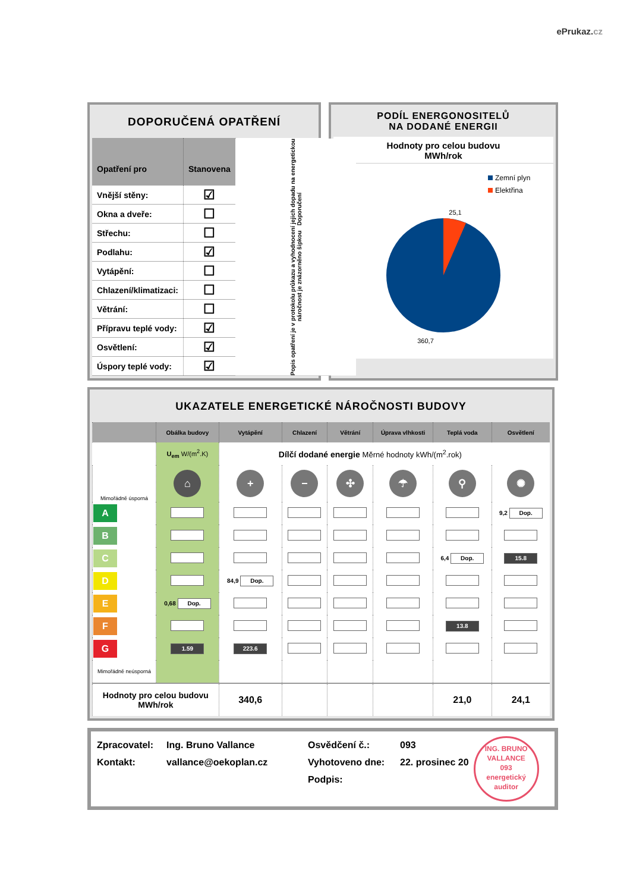ePrukaz.cz
DOPORUČENÁ OPATŘENÍ
| Opatření pro | Stanovena | Popis opatření je v protokolu průkazu a vyhodnocení jejich dopadu na energetickou náročnost je znázorněno šipkou Doporučení |
| Vnější stěny: | ☑ | |
| Okna a dveře: | ☐ | |
| Střechu: | ☐ | |
| Podlahu: | ☑ | |
| Vytápění: | ☐ | |
| Chlazení/klimatizaci: | ☐ | |
| Větrání: | ☐ | |
| Přípravu teplé vody: | ☑ | |
| Osvětlení: | ☑ | |
| Úspory teplé vody: | ☑ | |
PODÍL ENERGONOSITELŮ
NA DODANÉ ENERGII
Hodnoty pro celou budovu
MWh/rok
Zemní plyn
Elektřina
25,1
360,7
UKAZATELE ENERGETICKÉ NÁROČNOSTI BUDOVY
| | Obálka budovy | Vytápění | Chlazení | Větrání | Úprava vlhkosti | Teplá voda | Osvětlení |
| --- | --- | --- | --- | --- | --- | --- | --- |
| | U<sub>em</sub> W/(m<sup>2</sup>.K) | Dílčí dodané energie Měrné hodnoty kWh/(m<sup>2</sup>.rok) | | | | | |
| Mimořádně úsporná | ⌂ | + | − | ✣ | ☂ | ⚲ | ✺ |
| A | | | | | | | 9,2 Dop. |
| B | | | | | | | |
| C | | | | | | 6,4 Dop. | 15.8 |
| D | | 84,9 Dop. | | | | | |
| E | 0,68 Dop. | | | | | | |
| F | | | | | | 13.8 | |
| G | 1.59 | 223.6 | | | | | |
| Mimořádně neúsporná | | | | | | | |
| Hodnoty pro celou budovu MWh/rok | | 340,6 | | | | 21,0 | 24,1 |
Zpracovatel:
Kontakt:
Ing. Bruno Vallance
vallance@oekoplan.cz
Osvědčení č.:
Vyhotoveno dne:
Podpis:
093
22. prosinec 20
ING. BRUNO VALLANCE
093
energetický auditor